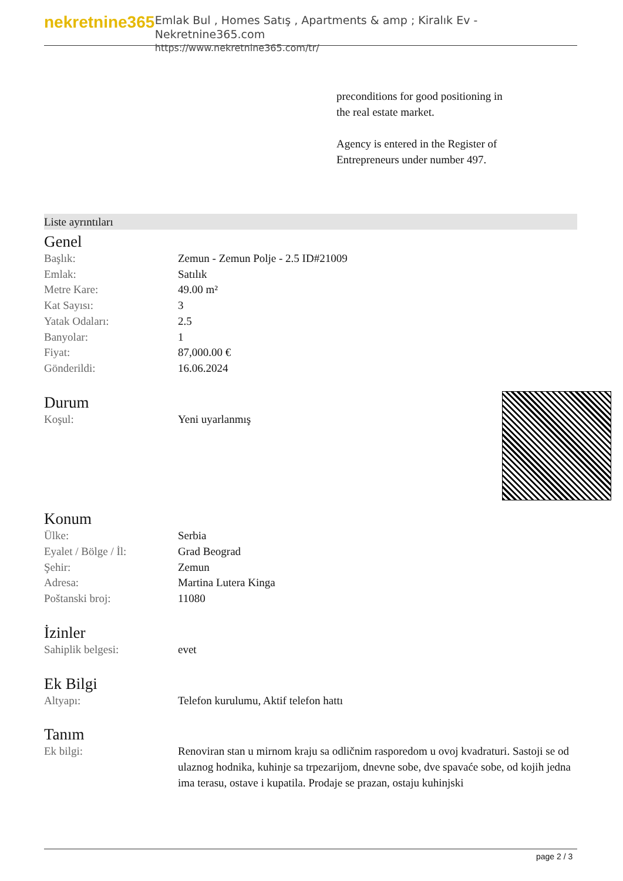nekretnine365
Emlak Bul , Homes Satış , Apartments & amp ; Kiralık Ev - Nekretnine365.com
https://www.nekretnine365.com/tr/
preconditions for good positioning in the real estate market.
Agency is entered in the Register of Entrepreneurs under number 497.
Liste ayrıntıları
Genel
| Başlık: | Zemun - Zemun Polje - 2.5 ID#21009 |
| Emlak: | Satılık |
| Metre Kare: | 49.00 m² |
| Kat Sayısı: | 3 |
| Yatak Odaları: | 2.5 |
| Banyolar: | 1 |
| Fiyat: | 87,000.00 € |
| Gönderildi: | 16.06.2024 |
Durum
| Koşul: | Yeni uyarlanmış |
Konum
| Ülke: | Serbia |
| Eyalet / Bölge / İl: | Grad Beograd |
| Şehir: | Zemun |
| Adresa: | Martina Lutera Kinga |
| Poštanski broj: | 11080 |
İzinler
| Sahiplik belgesi: | evet |
Ek Bilgi
| Altyapı: | Telefon kurulumu, Aktif telefon hattı |
Tanım
| Ek bilgi: | Renoviran stan u mirnom kraju sa odličnim rasporedom u ovoj kvadraturi. Sastoji se od ulaznog hodnika, kuhinje sa trpezarijom, dnevne sobe, dve spavaće sobe, od kojih jedna ima terasu, ostave i kupatila. Prodaje se prazan, ostaju kuhinjski |
page 2 / 3